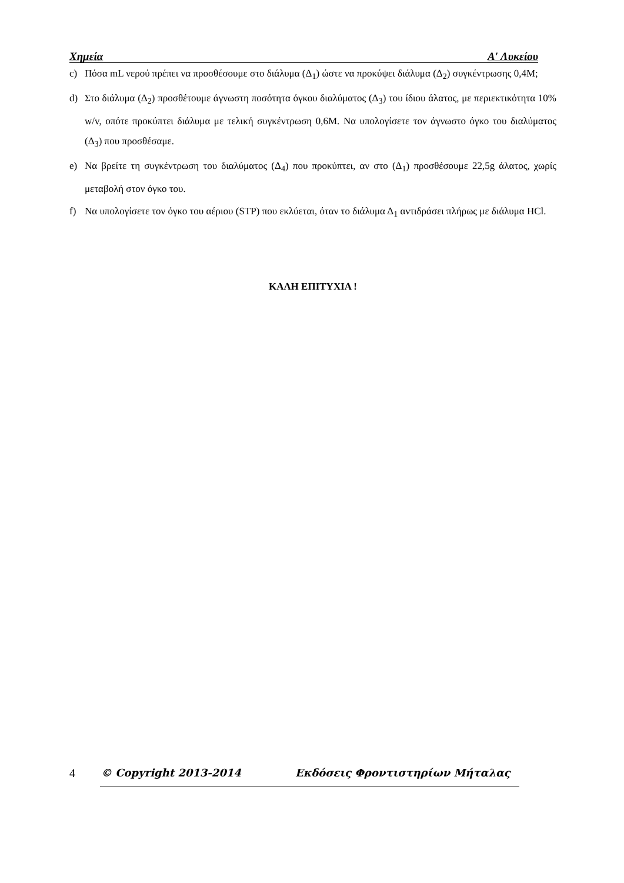Χημεία Α′ Λυκείου
c) Πόσα mL νερού πρέπει να προσθέσουμε στο διάλυμα (Δ<sub>1</sub>) ώστε να προκύψει διάλυμα (Δ<sub>2</sub>) συγκέντρωσης 0,4M;
d) Στο διάλυμα (Δ<sub>2</sub>) προσθέτουμε άγνωστη ποσότητα όγκου διαλύματος (Δ<sub>3</sub>) του ίδιου άλατος, με περιεκτικότητα 10% w/v, οπότε προκύπτει διάλυμα με τελική συγκέντρωση 0,6M. Να υπολογίσετε τον άγνωστο όγκο του διαλύματος (Δ<sub>3</sub>) που προσθέσαμε.
e) Να βρείτε τη συγκέντρωση του διαλύματος (Δ<sub>4</sub>) που προκύπτει, αν στο (Δ<sub>1</sub>) προσθέσουμε 22,5g άλατος, χωρίς μεταβολή στον όγκο του.
f) Να υπολογίσετε τον όγκο του αέριου (STP) που εκλύεται, όταν το διάλυμα Δ<sub>1</sub> αντιδράσει πλήρως με διάλυμα HCl.
ΚΑΛΗ ΕΠΙΤΥΧΙΑ !
4 © Copyright 2013-2014 Εκδόσεις Φροντιστηρίων Μήταλας